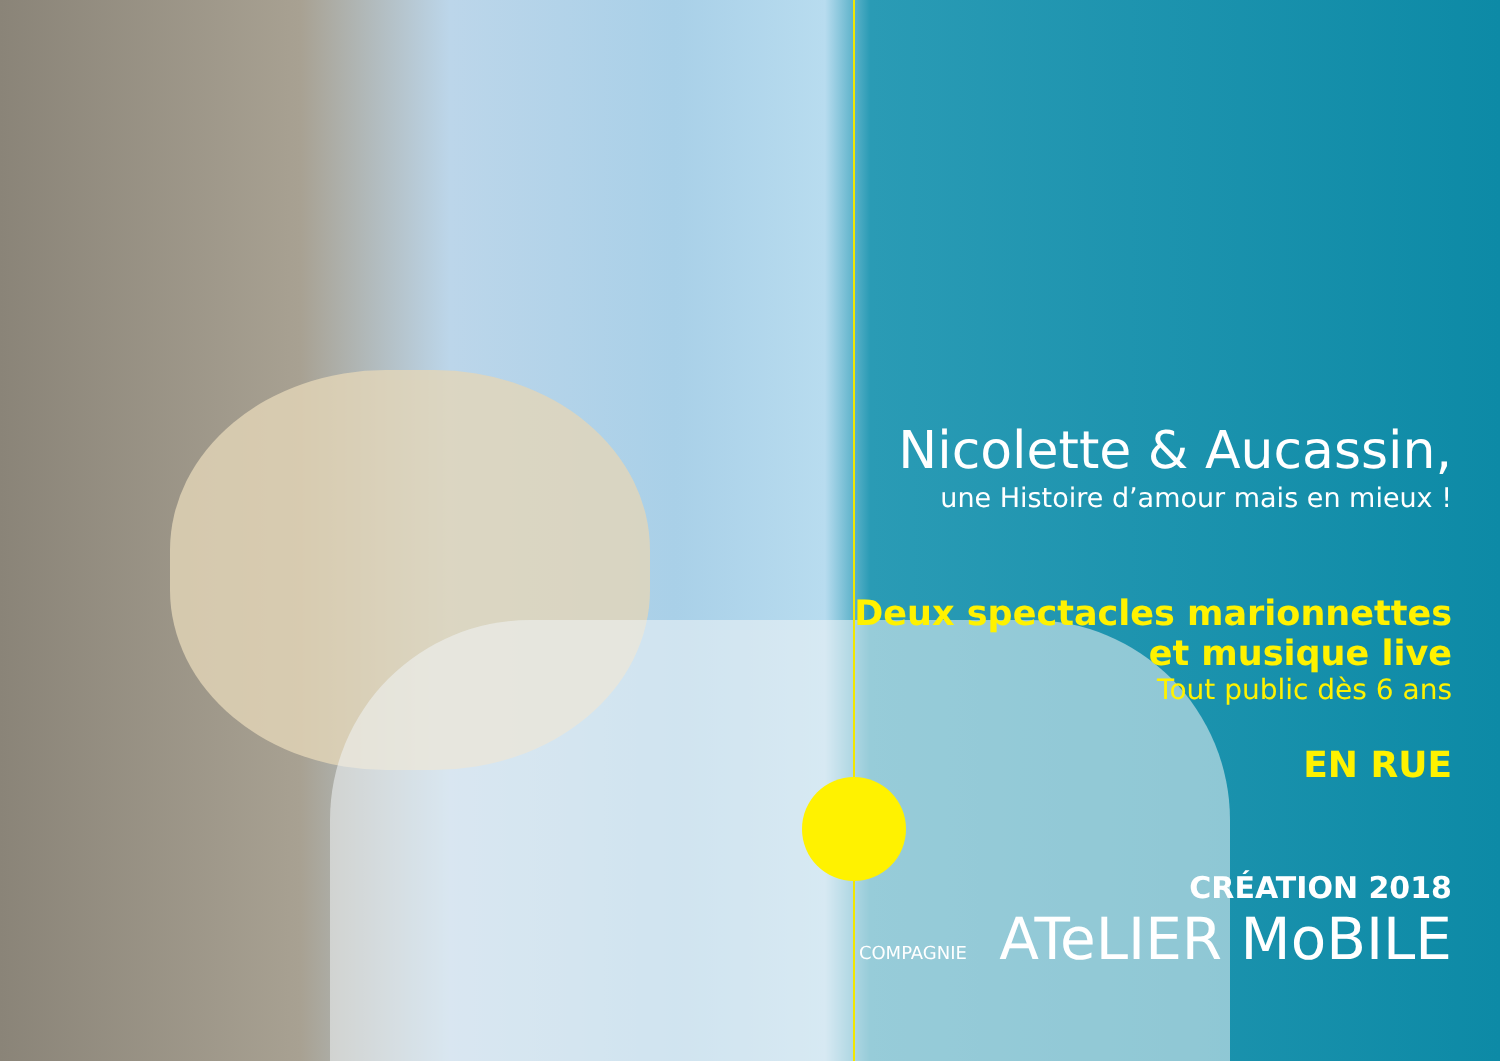Nicolette & Aucassin,
une Histoire d’amour mais en mieux !
Deux spectacles marionnettes
et musique live
Tout public dès 6 ans
EN RUE
CRÉATION 2018
COMPAGNIE ATeLIER MoBILE